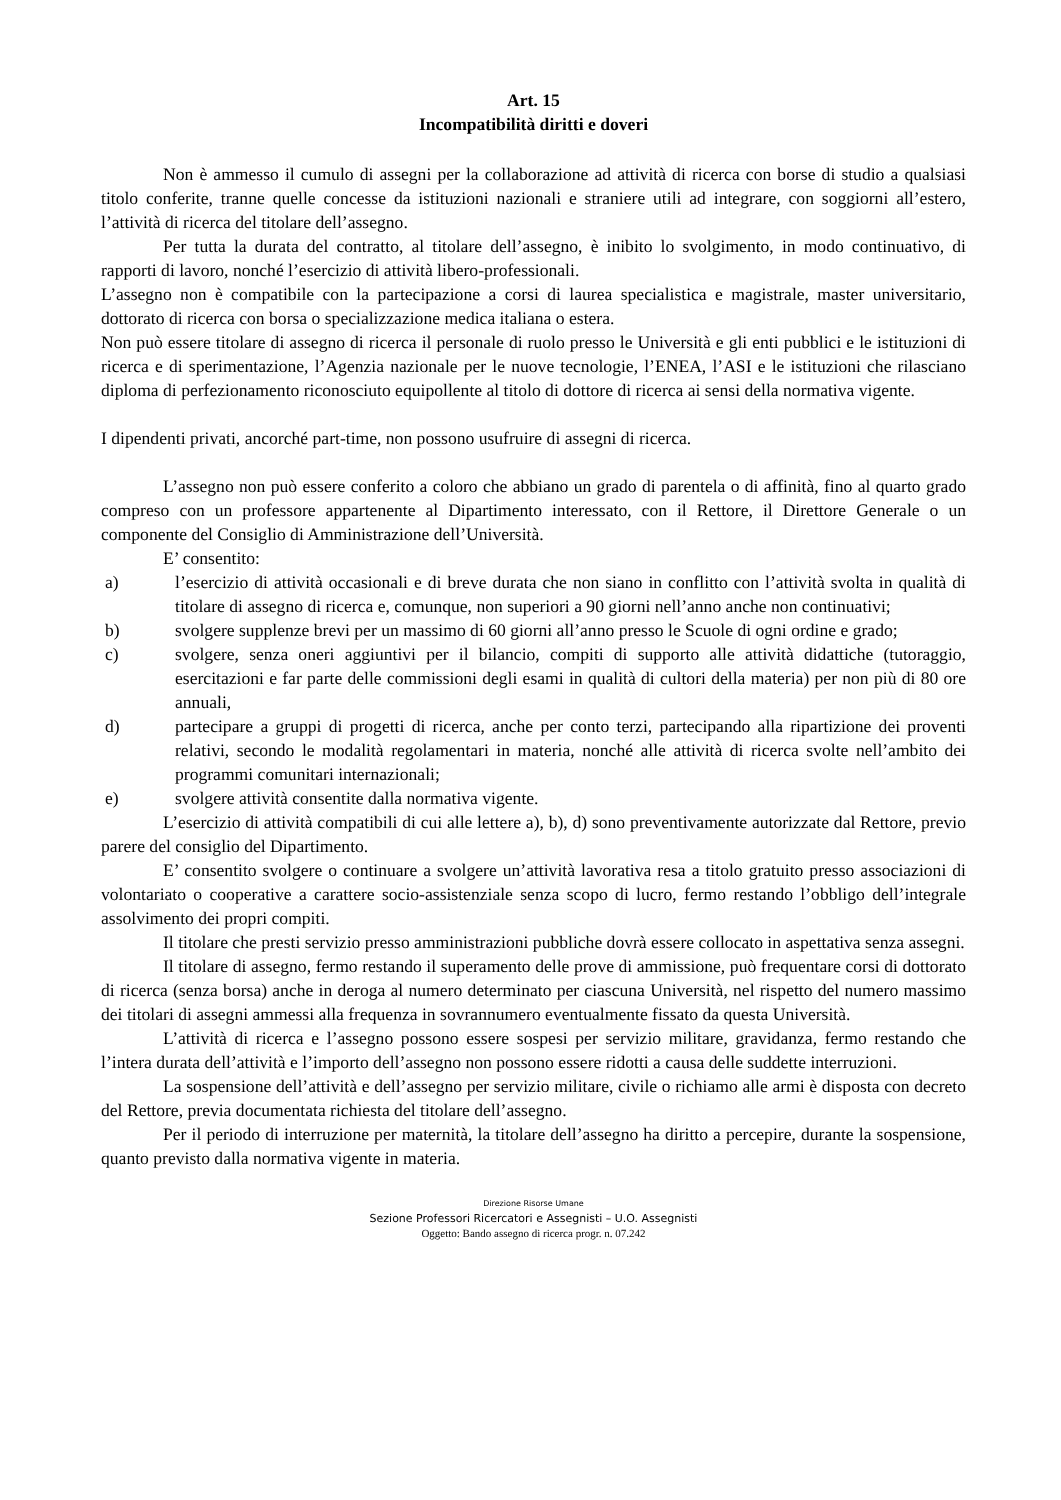Art. 15
Incompatibilità diritti e doveri
Non è ammesso il cumulo di assegni per la collaborazione ad attività di ricerca con borse di studio a qualsiasi titolo conferite, tranne quelle concesse da istituzioni nazionali e straniere utili ad integrare, con soggiorni all’estero, l’attività di ricerca del titolare dell’assegno.
Per tutta la durata del contratto, al titolare dell’assegno, è inibito lo svolgimento, in modo continuativo, di rapporti di lavoro, nonché l’esercizio di attività libero-professionali.
L’assegno non è compatibile con la partecipazione a corsi di laurea specialistica e magistrale, master universitario, dottorato di ricerca con borsa o specializzazione medica italiana o estera.
Non può essere titolare di assegno di ricerca il personale di ruolo presso le Università e gli enti pubblici e le istituzioni di ricerca e di sperimentazione, l’Agenzia nazionale per le nuove tecnologie, l’ENEA, l’ASI e le istituzioni che rilasciano diploma di perfezionamento riconosciuto equipollente al titolo di dottore di ricerca ai sensi della normativa vigente.
I dipendenti privati, ancorché part-time, non possono usufruire di assegni di ricerca.
L’assegno non può essere conferito a coloro che abbiano un grado di parentela o di affinità, fino al quarto grado compreso con un professore appartenente al Dipartimento interessato, con il Rettore, il Direttore Generale o un componente del Consiglio di Amministrazione dell’Università.
E’ consentito:
a) l’esercizio di attività occasionali e di breve durata che non siano in conflitto con l’attività svolta in qualità di titolare di assegno di ricerca e, comunque, non superiori a 90 giorni nell’anno anche non continuativi;
b) svolgere supplenze brevi per un massimo di 60 giorni all’anno presso le Scuole di ogni ordine e grado;
c) svolgere, senza oneri aggiuntivi per il bilancio, compiti di supporto alle attività didattiche (tutoraggio, esercitazioni e far parte delle commissioni degli esami in qualità di cultori della materia) per non più di 80 ore annuali,
d) partecipare a gruppi di progetti di ricerca, anche per conto terzi, partecipando alla ripartizione dei proventi relativi, secondo le modalità regolamentari in materia, nonché alle attività di ricerca svolte nell’ambito dei programmi comunitari internazionali;
e) svolgere attività consentite dalla normativa vigente.
L’esercizio di attività compatibili di cui alle lettere a), b), d) sono preventivamente autorizzate dal Rettore, previo parere del consiglio del Dipartimento.
E’ consentito svolgere o continuare a svolgere un’attività lavorativa resa a titolo gratuito presso associazioni di volontariato o cooperative a carattere socio-assistenziale senza scopo di lucro, fermo restando l’obbligo dell’integrale assolvimento dei propri compiti.
Il titolare che presti servizio presso amministrazioni pubbliche dovrà essere collocato in aspettativa senza assegni.
Il titolare di assegno, fermo restando il superamento delle prove di ammissione, può frequentare corsi di dottorato di ricerca (senza borsa) anche in deroga al numero determinato per ciascuna Università, nel rispetto del numero massimo dei titolari di assegni ammessi alla frequenza in sovrannumero eventualmente fissato da questa Università.
L’attività di ricerca e l’assegno possono essere sospesi per servizio militare, gravidanza, fermo restando che l’intera durata dell’attività e l’importo dell’assegno non possono essere ridotti a causa delle suddette interruzioni.
La sospensione dell’attività e dell’assegno per servizio militare, civile o richiamo alle armi è disposta con decreto del Rettore, previa documentata richiesta del titolare dell’assegno.
Per il periodo di interruzione per maternità, la titolare dell’assegno ha diritto a percepire, durante la sospensione, quanto previsto dalla normativa vigente in materia.
Direzione Risorse Umane
Sezione Professori Ricercatori e Assegnisti – U.O. Assegnisti
Oggetto: Bando assegno di ricerca progr. n. 07.242